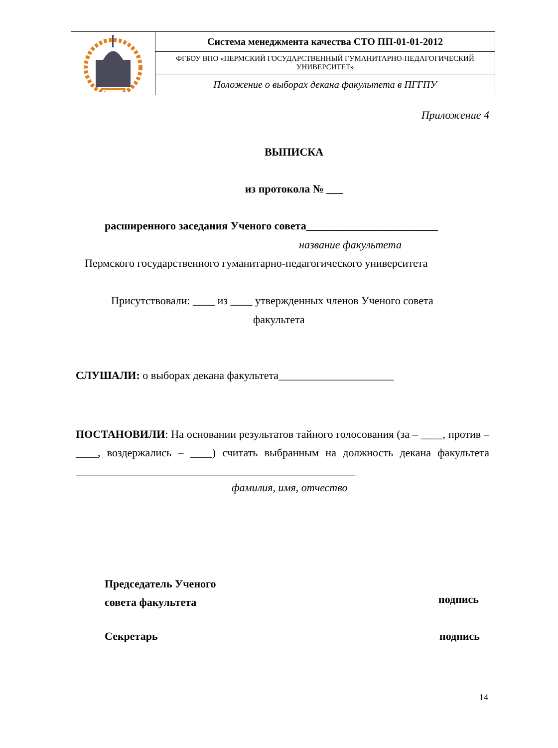| | Система менеджмента качества СТО ПП-01-01-2012 |
| | ФГБОУ ВПО «ПЕРМСКИЙ ГОСУДАРСТВЕННЫЙ ГУМАНИТАРНО-ПЕДАГОГИЧЕСКИЙ УНИВЕРСИТЕТ» |
| | Положение о выборах декана факультета в ПГГПУ |
Приложение 4
ВЫПИСКА
из протокола № ___
расширенного заседания Ученого совета________________________
название факультета
Пермского государственного гуманитарно-педагогического университета
Присутствовали: ____ из ____ утвержденных членов Ученого совета
факультета
СЛУШАЛИ: о выборах декана факультета_____________________
ПОСТАНОВИЛИ: На основании результатов тайного голосования (за – ____, против – ____, воздержались – ____) считать выбранным на должность декана факультета ___________________________________________________
фамилия, имя, отчество
Председатель Ученого
совета факультета
подпись
Секретарь подпись
14